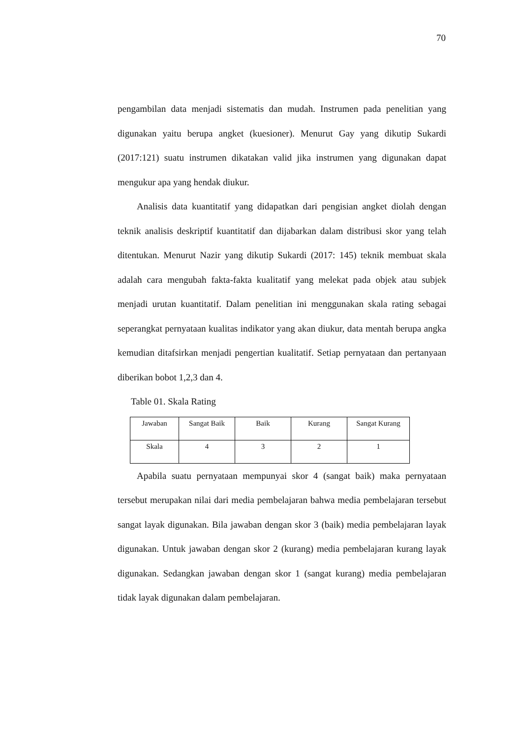70
pengambilan data menjadi sistematis dan mudah. Instrumen pada penelitian yang digunakan yaitu berupa angket (kuesioner). Menurut Gay yang dikutip Sukardi (2017:121) suatu instrumen dikatakan valid jika instrumen yang digunakan dapat mengukur apa yang hendak diukur.
Analisis data kuantitatif yang didapatkan dari pengisian angket diolah dengan teknik analisis deskriptif kuantitatif dan dijabarkan dalam distribusi skor yang telah ditentukan. Menurut Nazir yang dikutip Sukardi (2017: 145) teknik membuat skala adalah cara mengubah fakta-fakta kualitatif yang melekat pada objek atau subjek menjadi urutan kuantitatif. Dalam penelitian ini menggunakan skala rating sebagai seperangkat pernyataan kualitas indikator yang akan diukur, data mentah berupa angka kemudian ditafsirkan menjadi pengertian kualitatif. Setiap pernyataan dan pertanyaan diberikan bobot 1,2,3 dan 4.
Table 01. Skala Rating
| Jawaban | Sangat Baik | Baik | Kurang | Sangat Kurang |
| Skala | 4 | 3 | 2 | 1 |
Apabila suatu pernyataan mempunyai skor 4 (sangat baik) maka pernyataan tersebut merupakan nilai dari media pembelajaran bahwa media pembelajaran tersebut sangat layak digunakan. Bila jawaban dengan skor 3 (baik) media pembelajaran layak digunakan. Untuk jawaban dengan skor 2 (kurang) media pembelajaran kurang layak digunakan. Sedangkan jawaban dengan skor 1 (sangat kurang) media pembelajaran tidak layak digunakan dalam pembelajaran.